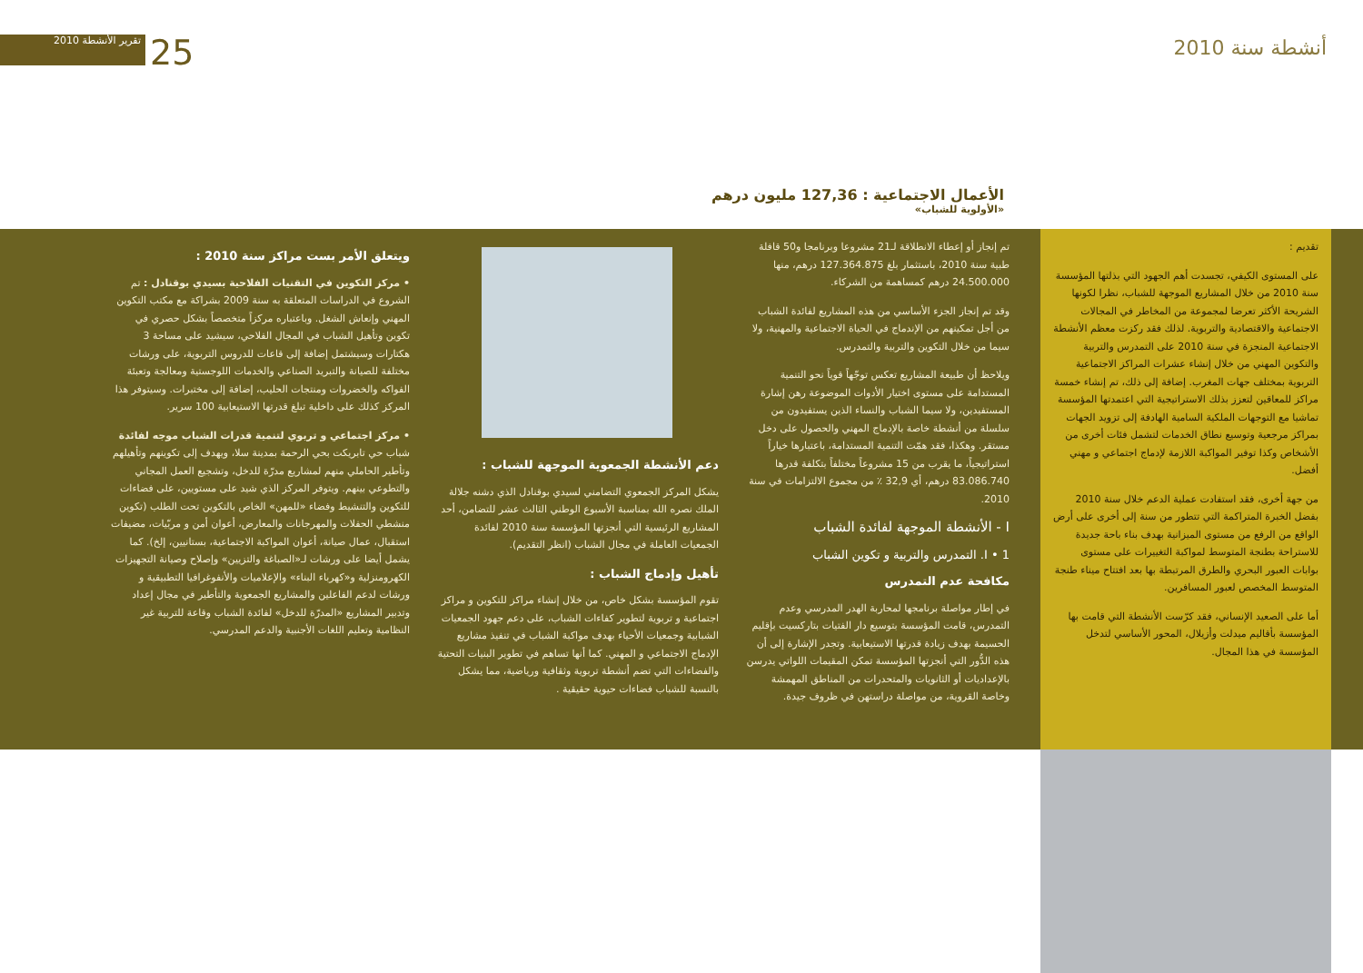تقرير الأنشطة 2010 25 أنشطة سنة 2010
الأعمال الاجتماعية : 127,36 مليون درهم
«الأولوية للشباب»
تقديم :
على المستوى الكيفي، تجسدت أهم الجهود التي بذلتها المؤسسة سنة 2010 من خلال المشاريع الموجهة للشباب، نظرا لكونها الشريحة الأكثر تعرضا لمجموعة من المخاطر في المجالات الاجتماعية والاقتصادية والتربوية. لذلك فقد ركزت معظم الأنشطة الاجتماعية المنجزة في سنة 2010 على التمدرس والتربية والتكوين المهني من خلال إنشاء عشرات المراكز الاجتماعية التربوية بمختلف جهات المغرب. إضافة إلى ذلك، تم إنشاء خمسة مراكز للمعاقين لتعزز بذلك الاستراتيجية التي اعتمدتها المؤسسة تماشيا مع التوجهات الملكية السامية الهادفة إلى تزويد الجهات بمراكز مرجعية وتوسيع نطاق الخدمات لتشمل فئات أخرى من الأشخاص وكذا توفير المواكبة اللازمة لإدماج اجتماعي و مهني أفضل.
من جهة أخرى، فقد استفادت عملية الدعم خلال سنة 2010 بفضل الخبرة المتراكمة التي تتطور من سنة إلى أخرى على أرض الواقع من الرفع من مستوى الميزانية بهدف بناء باحة جديدة للاستراحة بطنجة المتوسط لمواكبة التغييرات على مستوى بوابات العبور البحري والطرق المرتبطة بها بعد افتتاح ميناء طنجة المتوسط المخصص لعبور المسافرين.
أما على الصعيد الإنساني، فقد كرّست الأنشطة التي قامت بها المؤسسة بأقاليم ميدلت وأزيلال، المحور الأساسي لتدخل المؤسسة في هذا المجال.
تم إنجاز أو إعطاء الانطلاقة لـ21 مشروعا وبرنامجا و50 قافلة طبية سنة 2010، باستثمار بلغ 127.364.875 درهم، منها 24.500.000 درهم كمساهمة من الشركاء.
وقد تم إنجاز الجزء الأساسي من هذه المشاريع لفائدة الشباب من أجل تمكينهم من الإندماج في الحياة الاجتماعية والمهنية، ولا سيما من خلال التكوين والتربية والتمدرس.
ويلاحظ أن طبيعة المشاريع تعكس توجّهاً قوياً نحو التنمية المستدامة على مستوى اختيار الأدوات الموضوعة رهن إشارة المستفيدين، ولا سيما الشباب والنساء الذين يستفيدون من سلسلة من أنشطة خاصة بالإدماج المهني والحصول على دخل مستقر. وهكذا، فقد همّت التنمية المستدامة، باعتبارها خياراً استراتيجياً، ما يقرب من 15 مشروعاً مختلفاً بتكلفة قدرها 83.086.740 درهم، أي 32,9 ٪ من مجموع الالتزامات في سنة 2010.
I - الأنشطة الموجهة لفائدة الشباب
I • 1. التمدرس والتربية و تكوين الشباب
مكافحة عدم التمدرس
في إطار مواصلة برنامجها لمحاربة الهدر المدرسي وعدم التمدرس، قامت المؤسسة بتوسيع دار الفتيات بتاركسيت بإقليم الحسيمة بهدف زيادة قدرتها الاستيعابية. وتجدر الإشارة إلى أن هذه الدُّور التي أنجزتها المؤسسة تمكن المقيمات اللواتي يدرسن بالإعداديات أو الثانويات والمتحدرات من المناطق المهمشة وخاصة القروية، من مواصلة دراستهن في ظروف جيدة.
دعم الأنشطة الجمعوية الموجهة للشباب :
يشكل المركز الجمعوي التضامني لسيدي بوقنادل الذي دشنه جلالة الملك نصره الله بمناسبة الأسبوع الوطني الثالث عشر للتضامن، أحد المشاريع الرئيسية التي أنجزتها المؤسسة سنة 2010 لفائدة الجمعيات العاملة في مجال الشباب (انظر التقديم).
تأهيل وإدماج الشباب :
تقوم المؤسسة بشكل خاص، من خلال إنشاء مراكز للتكوين و مراكز اجتماعية و تربوية لتطوير كفاءات الشباب، على دعم جهود الجمعيات الشبابية وجمعيات الأحياء بهدف مواكبة الشباب في تنفيذ مشاريع الإدماج الاجتماعي و المهني. كما أنها تساهم في تطوير البنيات التحتية والفضاءات التي تضم أنشطة تربوية وثقافية ورياضية، مما يشكل بالنسبة للشباب فضاءات حيوية حقيقية .
ويتعلق الأمر بست مراكز سنة 2010 :
• مركز التكوين في التقنيات الفلاحية بسيدي بوقنادل : تم الشروع في الدراسات المتعلقة به سنة 2009 بشراكة مع مكتب التكوين المهني وإنعاش الشغل. وباعتباره مركزاً متخصصاً بشكل حصري في تكوين وتأهيل الشباب في المجال الفلاحي، سيشيد على مساحة 3 هكتارات وسيشتمل إضافة إلى قاعات للدروس التربوية، على ورشات مختلفة للصيانة والتبريد الصناعي والخدمات اللوجستية ومعالجة وتعبئة الفواكه والخضروات ومنتجات الحليب، إضافة إلى مختبرات. وسيتوفر هذا المركز كذلك على داخلية تبلغ قدرتها الاستيعابية 100 سرير.
• مركز اجتماعي و تربوي لتنمية قدرات الشباب موجه لفائدة شباب حي تابريكت بحي الرحمة بمدينة سلا، ويهدف إلى تكوينهم وتأهيلهم وتأطير الحاملي منهم لمشاريع مدرّة للدخل، وتشجيع العمل المجاني والتطوعي بينهم. ويتوفر المركز الذي شيد على مستويين، على فضاءات للتكوين والتنشيط وفضاء «للمهن» الخاص بالتكوين تحت الطلب (تكوين منشطي الحفلات والمهرجانات والمعارض، أعوان أمن و مربّيات، مضيفات استقبال، عمال صيانة، أعوان المواكبة الاجتماعية، بستانيين، إلخ). كما يشمل أيضا على ورشات لـ«الصباغة والتزيين» وإصلاح وصيانة التجهيزات الكهرومنزلية و«كهرباء البناء» والإعلاميات والأنفوغرافيا التطبيقية و ورشات لدعم الفاعلين والمشاريع الجمعوية والتأطير في مجال إعداد وتدبير المشاريع «المدرّة للدخل» لفائدة الشباب وقاعة للتربية غير النظامية وتعليم اللغات الأجنبية والدعم المدرسي.